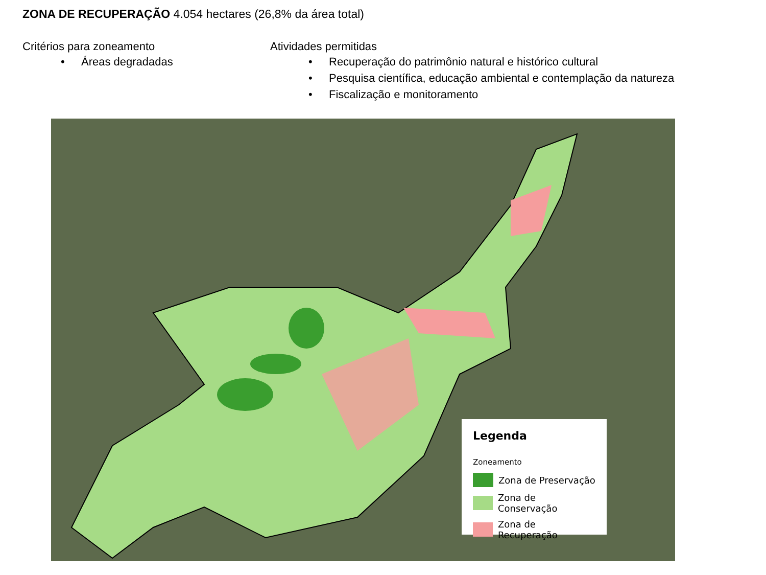ZONA DE RECUPERAÇÃO 4.054 hectares (26,8% da área total)
Critérios para zoneamento
• Áreas degradadas
Atividades permitidas
• Recuperação do patrimônio natural e histórico cultural
• Pesquisa científica, educação ambiental e contemplação da natureza
• Fiscalização e monitoramento
Legenda
Zoneamento
Zona de Preservação
Zona de Conservação
Zona de Recuperação